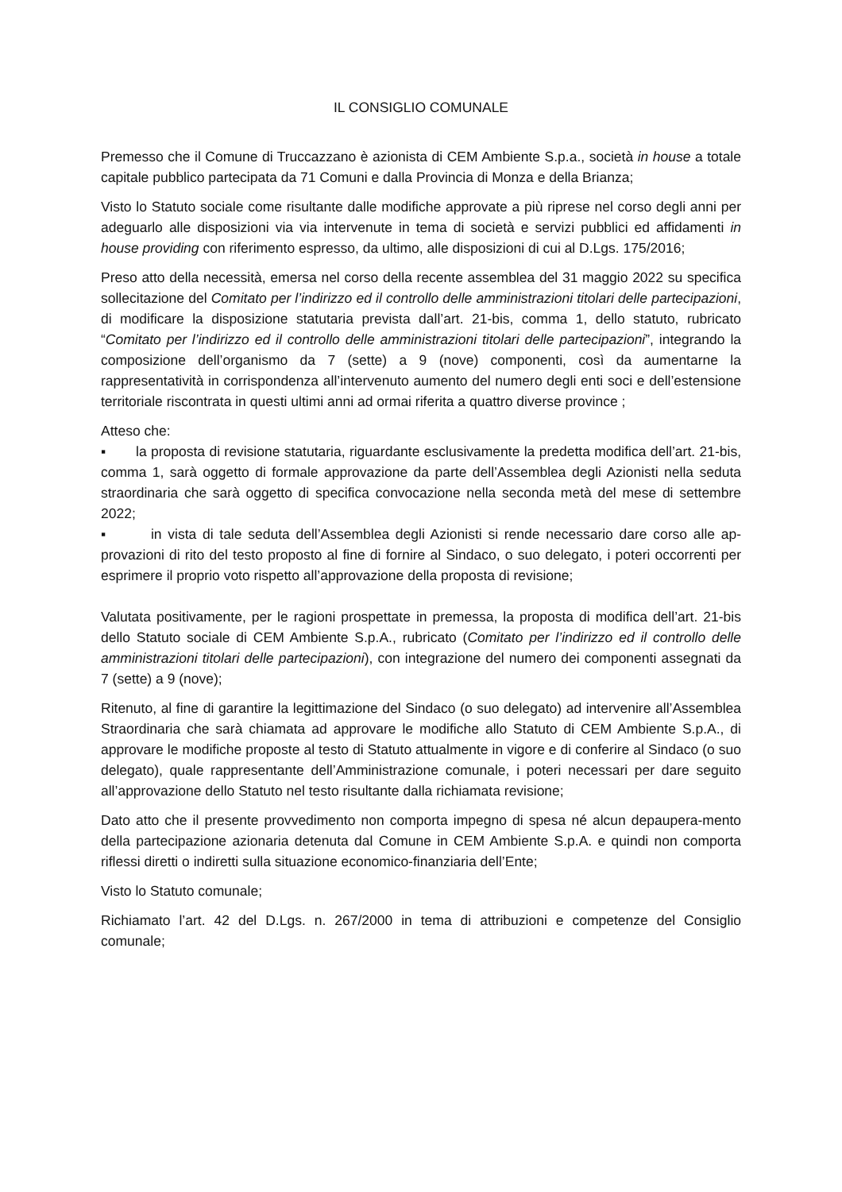IL CONSIGLIO COMUNALE
Premesso che il Comune di Truccazzano è azionista di CEM Ambiente S.p.a., società in house a totale capitale pubblico partecipata da 71 Comuni e dalla Provincia di Monza e della Brianza;
Visto lo Statuto sociale come risultante dalle modifiche approvate a più riprese nel corso degli anni per adeguarlo alle disposizioni via via intervenute in tema di società e servizi pubblici ed affidamenti in house providing con riferimento espresso, da ultimo, alle disposizioni di cui al D.Lgs. 175/2016;
Preso atto della necessità, emersa nel corso della recente assemblea del 31 maggio 2022 su specifica sollecitazione del Comitato per l’indirizzo ed il controllo delle amministrazioni titolari delle partecipazioni, di modificare la disposizione statutaria prevista dall’art. 21-bis, comma 1, dello statuto, rubricato “Comitato per l’indirizzo ed il controllo delle amministrazioni titolari delle partecipazioni”, integrando la composizione dell’organismo da 7 (sette) a 9 (nove) componenti, così da aumentarne la rappresentatività in corrispondenza all’intervenuto aumento del numero degli enti soci e dell’estensione territoriale riscontrata in questi ultimi anni ad ormai riferita a quattro diverse province ;
Atteso che:
▪ la proposta di revisione statutaria, riguardante esclusivamente la predetta modifica dell’art. 21-bis, comma 1, sarà oggetto di formale approvazione da parte dell’Assemblea degli Azionisti nella seduta straordinaria che sarà oggetto di specifica convocazione nella seconda metà del mese di settembre 2022;
▪ in vista di tale seduta dell’Assemblea degli Azionisti si rende necessario dare corso alle ap-provazioni di rito del testo proposto al fine di fornire al Sindaco, o suo delegato, i poteri occorrenti per esprimere il proprio voto rispetto all’approvazione della proposta di revisione;
Valutata positivamente, per le ragioni prospettate in premessa, la proposta di modifica dell’art. 21-bis dello Statuto sociale di CEM Ambiente S.p.A., rubricato (Comitato per l’indirizzo ed il controllo delle amministrazioni titolari delle partecipazioni), con integrazione del numero dei componenti assegnati da 7 (sette) a 9 (nove);
Ritenuto, al fine di garantire la legittimazione del Sindaco (o suo delegato) ad intervenire all’Assemblea Straordinaria che sarà chiamata ad approvare le modifiche allo Statuto di CEM Ambiente S.p.A., di approvare le modifiche proposte al testo di Statuto attualmente in vigore e di conferire al Sindaco (o suo delegato), quale rappresentante dell’Amministrazione comunale, i poteri necessari per dare seguito all’approvazione dello Statuto nel testo risultante dalla richiamata revisione;
Dato atto che il presente provvedimento non comporta impegno di spesa né alcun depaupera-mento della partecipazione azionaria detenuta dal Comune in CEM Ambiente S.p.A. e quindi non comporta riflessi diretti o indiretti sulla situazione economico-finanziaria dell’Ente;
Visto lo Statuto comunale;
Richiamato l’art. 42 del D.Lgs. n. 267/2000 in tema di attribuzioni e competenze del Consiglio comunale;